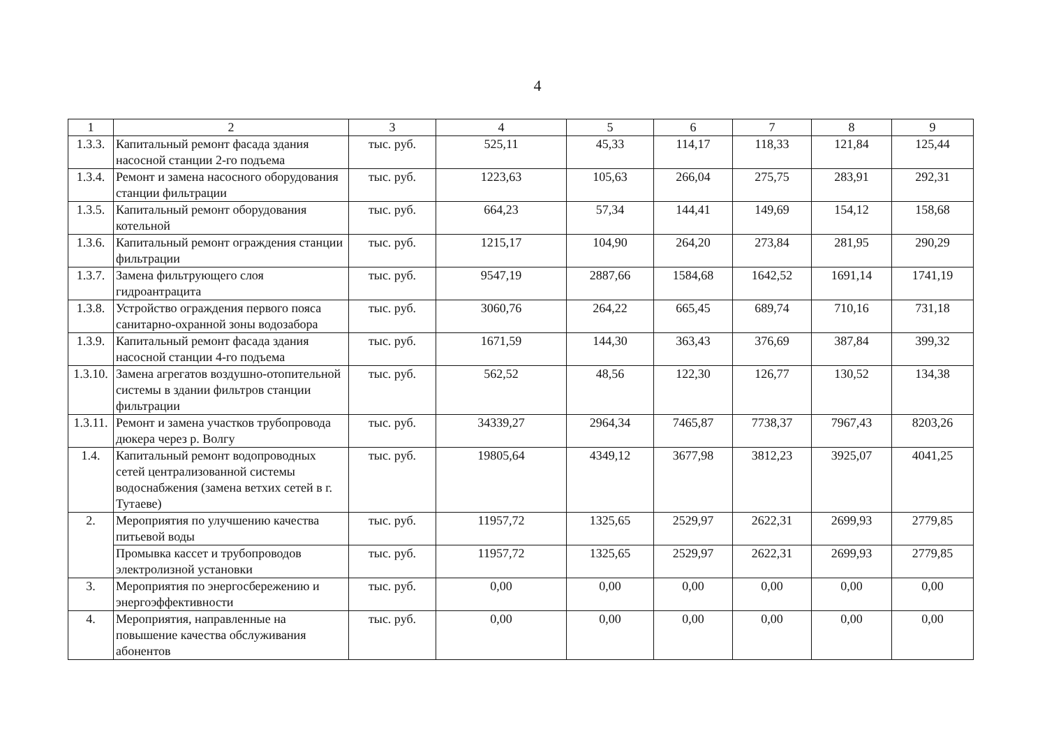4
| 1 | 2 | 3 | 4 | 5 | 6 | 7 | 8 | 9 |
| --- | --- | --- | --- | --- | --- | --- | --- | --- |
| 1.3.3. | Капитальный ремонт фасада здания насосной станции 2-го подъема | тыс. руб. | 525,11 | 45,33 | 114,17 | 118,33 | 121,84 | 125,44 |
| 1.3.4. | Ремонт и замена насосного оборудования станции фильтрации | тыс. руб. | 1223,63 | 105,63 | 266,04 | 275,75 | 283,91 | 292,31 |
| 1.3.5. | Капитальный ремонт оборудования котельной | тыс. руб. | 664,23 | 57,34 | 144,41 | 149,69 | 154,12 | 158,68 |
| 1.3.6. | Капитальный ремонт ограждения станции фильтрации | тыс. руб. | 1215,17 | 104,90 | 264,20 | 273,84 | 281,95 | 290,29 |
| 1.3.7. | Замена фильтрующего слоя гидроантрацита | тыс. руб. | 9547,19 | 2887,66 | 1584,68 | 1642,52 | 1691,14 | 1741,19 |
| 1.3.8. | Устройство ограждения первого пояса санитарно-охранной зоны водозабора | тыс. руб. | 3060,76 | 264,22 | 665,45 | 689,74 | 710,16 | 731,18 |
| 1.3.9. | Капитальный ремонт фасада здания насосной станции 4-го подъема | тыс. руб. | 1671,59 | 144,30 | 363,43 | 376,69 | 387,84 | 399,32 |
| 1.3.10. | Замена агрегатов воздушно-отопительной системы в здании фильтров станции фильтрации | тыс. руб. | 562,52 | 48,56 | 122,30 | 126,77 | 130,52 | 134,38 |
| 1.3.11. | Ремонт и замена участков трубопровода дюкера через р. Волгу | тыс. руб. | 34339,27 | 2964,34 | 7465,87 | 7738,37 | 7967,43 | 8203,26 |
| 1.4. | Капитальный ремонт водопроводных сетей централизованной системы водоснабжения (замена ветхих сетей в г. Тутаеве) | тыс. руб. | 19805,64 | 4349,12 | 3677,98 | 3812,23 | 3925,07 | 4041,25 |
| 2. | Мероприятия по улучшению качества питьевой воды | тыс. руб. | 11957,72 | 1325,65 | 2529,97 | 2622,31 | 2699,93 | 2779,85 |
| | Промывка кассет и трубопроводов электролизной установки | тыс. руб. | 11957,72 | 1325,65 | 2529,97 | 2622,31 | 2699,93 | 2779,85 |
| 3. | Мероприятия по энергосбережению и энергоэффективности | тыс. руб. | 0,00 | 0,00 | 0,00 | 0,00 | 0,00 | 0,00 |
| 4. | Мероприятия, направленные на повышение качества обслуживания абонентов | тыс. руб. | 0,00 | 0,00 | 0,00 | 0,00 | 0,00 | 0,00 |